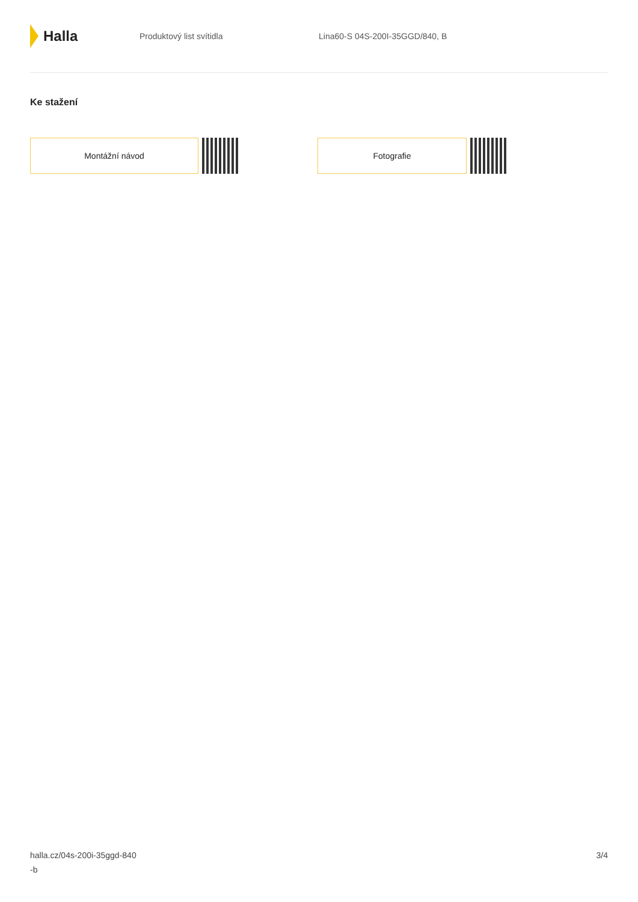Halla
Produktový list svítidla Lina60-S 04S-200I-35GGD/840, B
Ke stažení
Montážní návod Fotografie
halla.cz/04s-200i-35ggd-840
-b
3/4